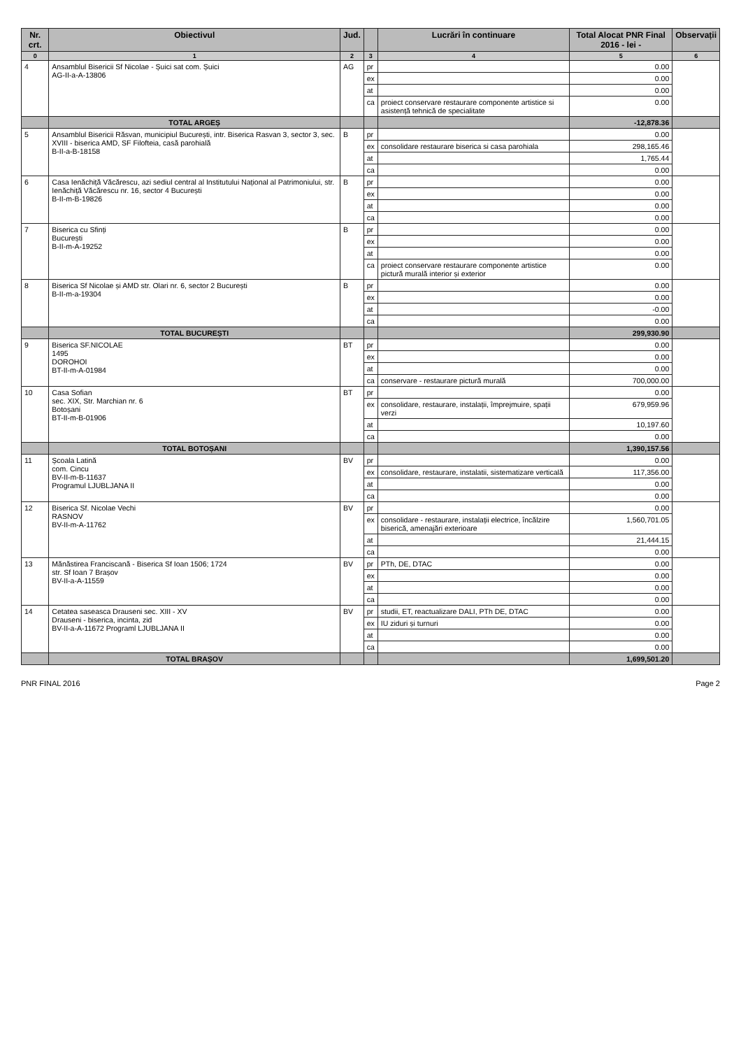| Nr. crt. | Obiectivul | Jud. | | Lucrări în continuare | Total Alocat PNR Final 2016 - lei - | Observații |
| --- | --- | --- | --- | --- | --- | --- |
| 0 | 1 | 2 | 3 | 4 | 5 | 6 |
| 4 | Ansamblul Bisericii Sf Nicolae - Șuici sat com. Șuici AG-II-a-A-13806 | AG | pr | | 0.00 | |
| | | | ex | | 0.00 | |
| | | | at | | 0.00 | |
| | | | ca | proiect conservare restaurare componente artistice si asistență tehnică de specialitate | 0.00 | |
| | TOTAL ARGEȘ | | | | -12,878.36 | |
| 5 | Ansamblul Bisericii Răsvan, municipiul București, intr. Biserica Rasvan 3, sector 3, sec. XVIII - biserica AMD, SF Filofteia, casă parohială B-II-a-B-18158 | B | pr | | 0.00 | |
| | | | ex | consolidare restaurare biserica si casa parohiala | 298,165.46 | |
| | | | at | | 1,765.44 | |
| | | | ca | | 0.00 | |
| 6 | Casa Ienăchiță Văcărescu, azi sediul central al Institutului Național al Patrimoniului, str. Ienăchiță Văcărescu nr. 16, sector 4 București B-II-m-B-19826 | B | pr | | 0.00 | |
| | | | ex | | 0.00 | |
| | | | at | | 0.00 | |
| | | | ca | | 0.00 | |
| 7 | Biserica cu Sfinți București B-II-m-A-19252 | B | pr | | 0.00 | |
| | | | ex | | 0.00 | |
| | | | at | | 0.00 | |
| | | | ca | proiect conservare restaurare componente artistice pictură murală interior și exterior | 0.00 | |
| 8 | Biserica Sf Nicolae și AMD str. Olari nr. 6, sector 2 București B-II-m-a-19304 | B | pr | | 0.00 | |
| | | | ex | | 0.00 | |
| | | | at | | -0.00 | |
| | | | ca | | 0.00 | |
| | TOTAL BUCUREȘTI | | | | 299,930.90 | |
| 9 | Biserica SF.NICOLAE 1495 DOROHOI BT-II-m-A-01984 | BT | pr | | 0.00 | |
| | | | ex | | 0.00 | |
| | | | at | | 0.00 | |
| | | | ca | conservare - restaurare pictură murală | 700,000.00 | |
| 10 | Casa Sofian sec. XIX, Str. Marchian nr. 6 Botoșani BT-II-m-B-01906 | BT | pr | | 0.00 | |
| | | | ex | consolidare, restaurare, instalații, împrejmuire, spații verzi | 679,959.96 | |
| | | | at | | 10,197.60 | |
| | | | ca | | 0.00 | |
| | TOTAL BOTOȘANI | | | | 1,390,157.56 | |
| 11 | Școala Latină com. Cincu BV-II-m-B-11637 Programul LJUBLJANA II | BV | pr | | 0.00 | |
| | | | ex | consolidare, restaurare, instalatii, sistematizare verticală | 117,356.00 | |
| | | | at | | 0.00 | |
| | | | ca | | 0.00 | |
| 12 | Biserica Sf. Nicolae Vechi RASNOV BV-II-m-A-11762 | BV | pr | | 0.00 | |
| | | | ex | consolidare - restaurare, instalații electrice, încălzire biserică, amenajări exterioare | 1,560,701.05 | |
| | | | at | | 21,444.15 | |
| | | | ca | | 0.00 | |
| 13 | Mănăstirea Franciscană - Biserica Sf Ioan 1506; 1724 str. Sf Ioan 7 Brașov BV-II-a-A-11559 | BV | pr | PTh, DE, DTAC | 0.00 | |
| | | | ex | | 0.00 | |
| | | | at | | 0.00 | |
| | | | ca | | 0.00 | |
| 14 | Cetatea saseasca Drauseni sec. XIII - XV Drauseni - biserica, incinta, zid BV-II-a-A-11672 Programl LJUBLJANA II | BV | pr | studii, ET, reactualizare DALI, PTh DE, DTAC | 0.00 | |
| | | | ex | IU ziduri și turnuri | 0.00 | |
| | | | at | | 0.00 | |
| | | | ca | | 0.00 | |
| | TOTAL BRAȘOV | | | | 1,699,501.20 | |
PNR FINAL 2016 Page 2